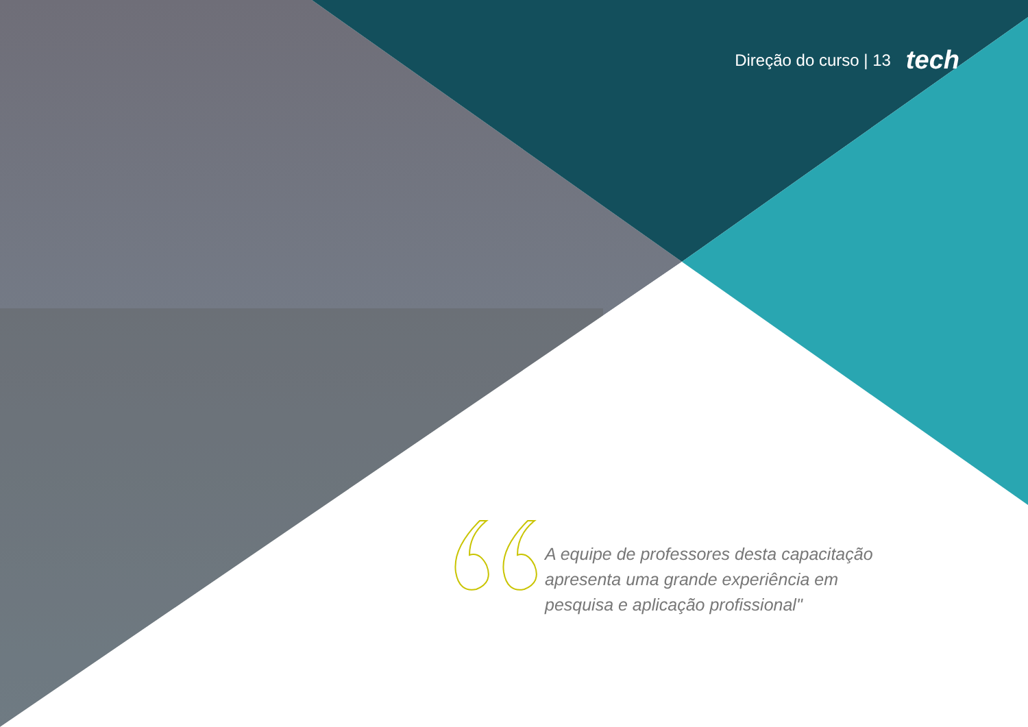Direção do curso | 13 tech
A equipe de professores desta capacitação apresenta uma grande experiência em pesquisa e aplicação profissional"